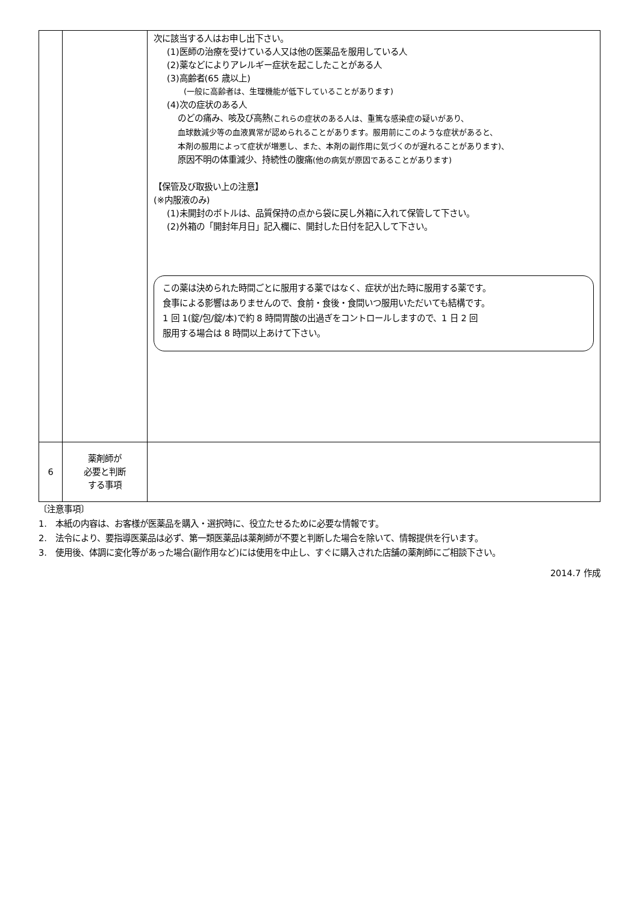| | | 次に該当する人はお申し出下さい。 (1)医師の治療を受けている人又は他の医薬品を服用している人 (2)薬などによりアレルギー症状を起こしたことがある人 (3)高齢者(65 歳以上) (一般に高齢者は、生理機能が低下していることがあります) (4)次の症状のある人 のどの痛み、咳及び高熱 (これらの症状のある人は、重篤な感染症の疑いがあり、 血球数減少等の血液異常が認められることがあります。服用前にこのような症状があると、 本剤の服用によって症状が増悪し、また、本剤の副作用に気づくのが遅れることがあります)、 原因不明の体重減少、持続性の腹痛 (他の病気が原因であることがあります) 【保管及び取扱い上の注意】 (※内服液のみ) (1)未開封のボトルは、品質保持の点から袋に戻し外箱に入れて保管して下さい。 (2)外箱の「開封年月日」記入欄に、開封した日付を記入して下さい。 この薬は決められた時間ごとに服用する薬ではなく、症状が出た時に服用する薬です。 食事による影響はありませんので、食前・食後・食間いつ服用いただいても結構です。 1 回 1(錠/包/錠/本)で約 8 時間胃酸の出過ぎをコントロールしますので、1 日 2 回 服用する場合は 8 時間以上あけて下さい。 |
| 6 | 薬剤師が 必要と判断 する事項 | |
〔注意事項〕
1.　本紙の内容は、お客様が医薬品を購入・選択時に、役立たせるために必要な情報です。
2.　法令により、要指導医薬品は必ず、第一類医薬品は薬剤師が不要と判断した場合を除いて、情報提供を行います。
3.　使用後、体調に変化等があった場合(副作用など)には使用を中止し、すぐに購入された店舗の薬剤師にご相談下さい。
2014.7 作成